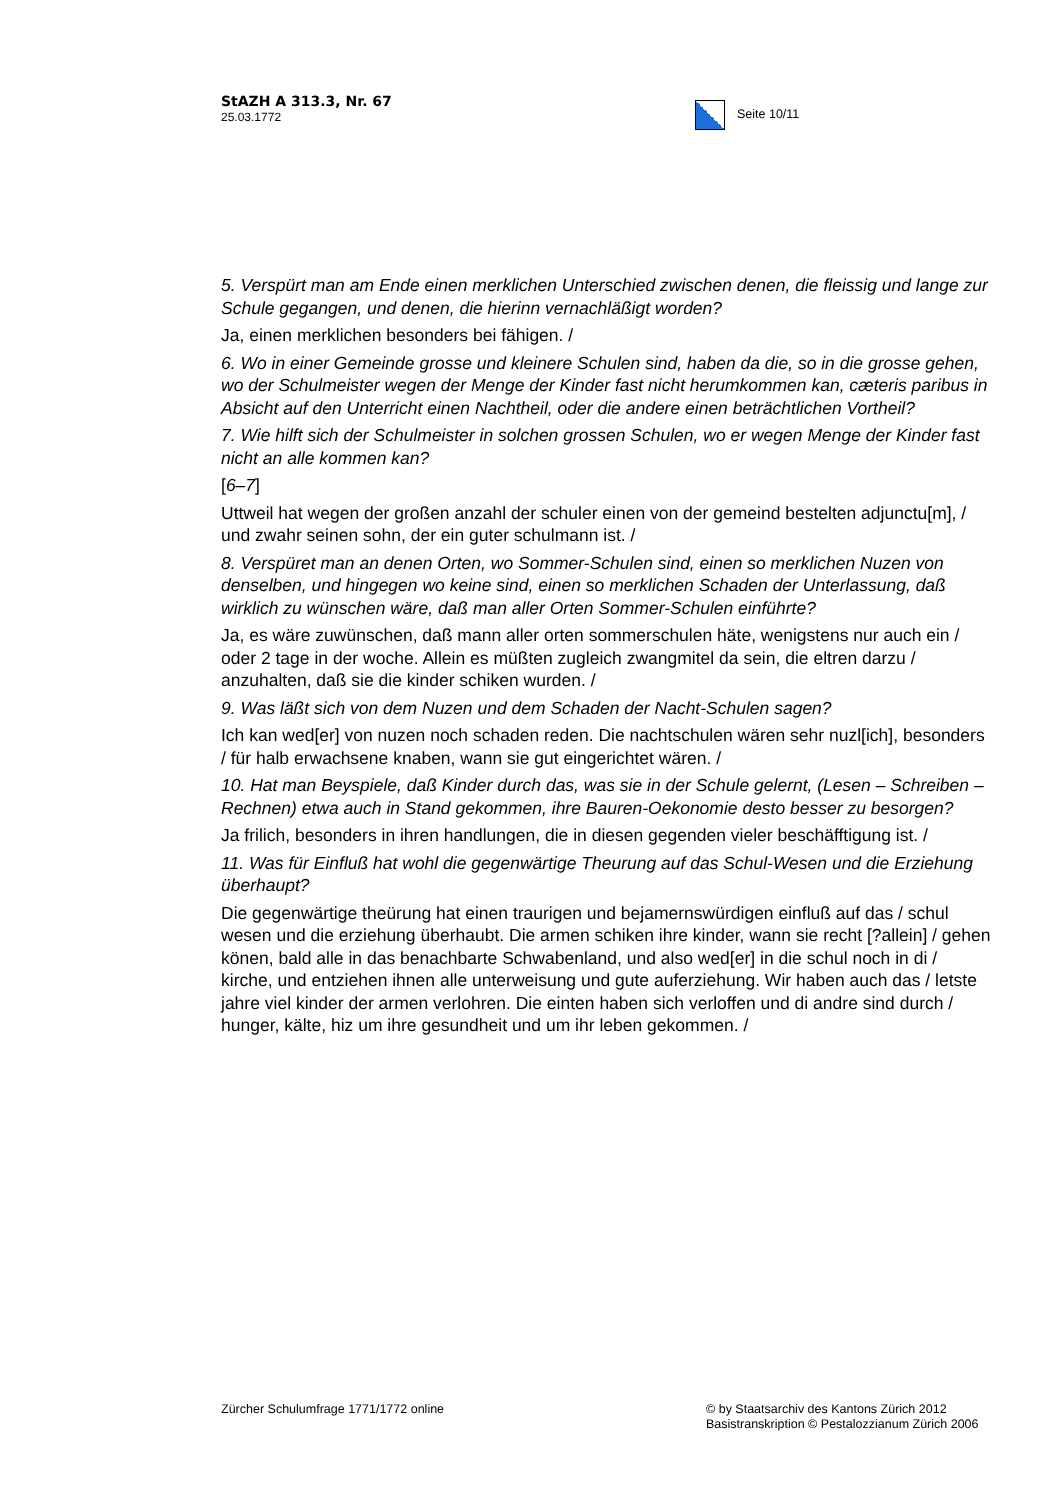StAZH A 313.3, Nr. 67
25.03.1772
Seite 10/11
5. Verspürt man am Ende einen merklichen Unterschied zwischen denen, die fleissig und lange zur Schule gegangen, und denen, die hierinn vernachläßigt worden?
Ja, einen merklichen besonders bei fähigen. /
6. Wo in einer Gemeinde grosse und kleinere Schulen sind, haben da die, so in die grosse gehen, wo der Schulmeister wegen der Menge der Kinder fast nicht herumkommen kan, cæteris paribus in Absicht auf den Unterricht einen Nachtheil, oder die andere einen beträchtlichen Vortheil?
7. Wie hilft sich der Schulmeister in solchen grossen Schulen, wo er wegen Menge der Kinder fast nicht an alle kommen kan?
[6–7]
Uttweil hat wegen der großen anzahl der schuler einen von der gemeind bestelten adjunctu[m], / und zwahr seinen sohn, der ein guter schulmann ist. /
8. Verspüret man an denen Orten, wo Sommer-Schulen sind, einen so merklichen Nuzen von denselben, und hingegen wo keine sind, einen so merklichen Schaden der Unterlassung, daß wirklich zu wünschen wäre, daß man aller Orten Sommer-Schulen einführte?
Ja, es wäre zuwünschen, daß mann aller orten sommerschulen häte, wenigstens nur auch ein / oder 2 tage in der woche. Allein es müßten zugleich zwangmitel da sein, die eltren darzu / anzuhalten, daß sie die kinder schiken wurden. /
9. Was läßt sich von dem Nuzen und dem Schaden der Nacht-Schulen sagen?
Ich kan wed[er] von nuzen noch schaden reden. Die nachtschulen wären sehr nuzl[ich], besonders / für halb erwachsene knaben, wann sie gut eingerichtet wären. /
10. Hat man Beyspiele, daß Kinder durch das, was sie in der Schule gelernt, (Lesen – Schreiben – Rechnen) etwa auch in Stand gekommen, ihre Bauren-Oekonomie desto besser zu besorgen?
Ja frilich, besonders in ihren handlungen, die in diesen gegenden vieler beschäfftigung ist. /
11. Was für Einfluß hat wohl die gegenwärtige Theurung auf das Schul-Wesen und die Erziehung überhaupt?
Die gegenwärtige theürung hat einen traurigen und bejamernswürdigen einfluß auf das / schul wesen und die erziehung überhaubt. Die armen schiken ihre kinder, wann sie recht [?allein] / gehen könen, bald alle in das benachbarte Schwabenland, und also wed[er] in die schul noch in di / kirche, und entziehen ihnen alle unterweisung und gute auferziehung. Wir haben auch das / letste jahre viel kinder der armen verlohren. Die einten haben sich verloffen und di andre sind durch / hunger, kälte, hiz um ihre gesundheit und um ihr leben gekommen. /
Zürcher Schulumfrage 1771/1772 online
© by Staatsarchiv des Kantons Zürich 2012
Basistranskription © Pestalozzianum Zürich 2006